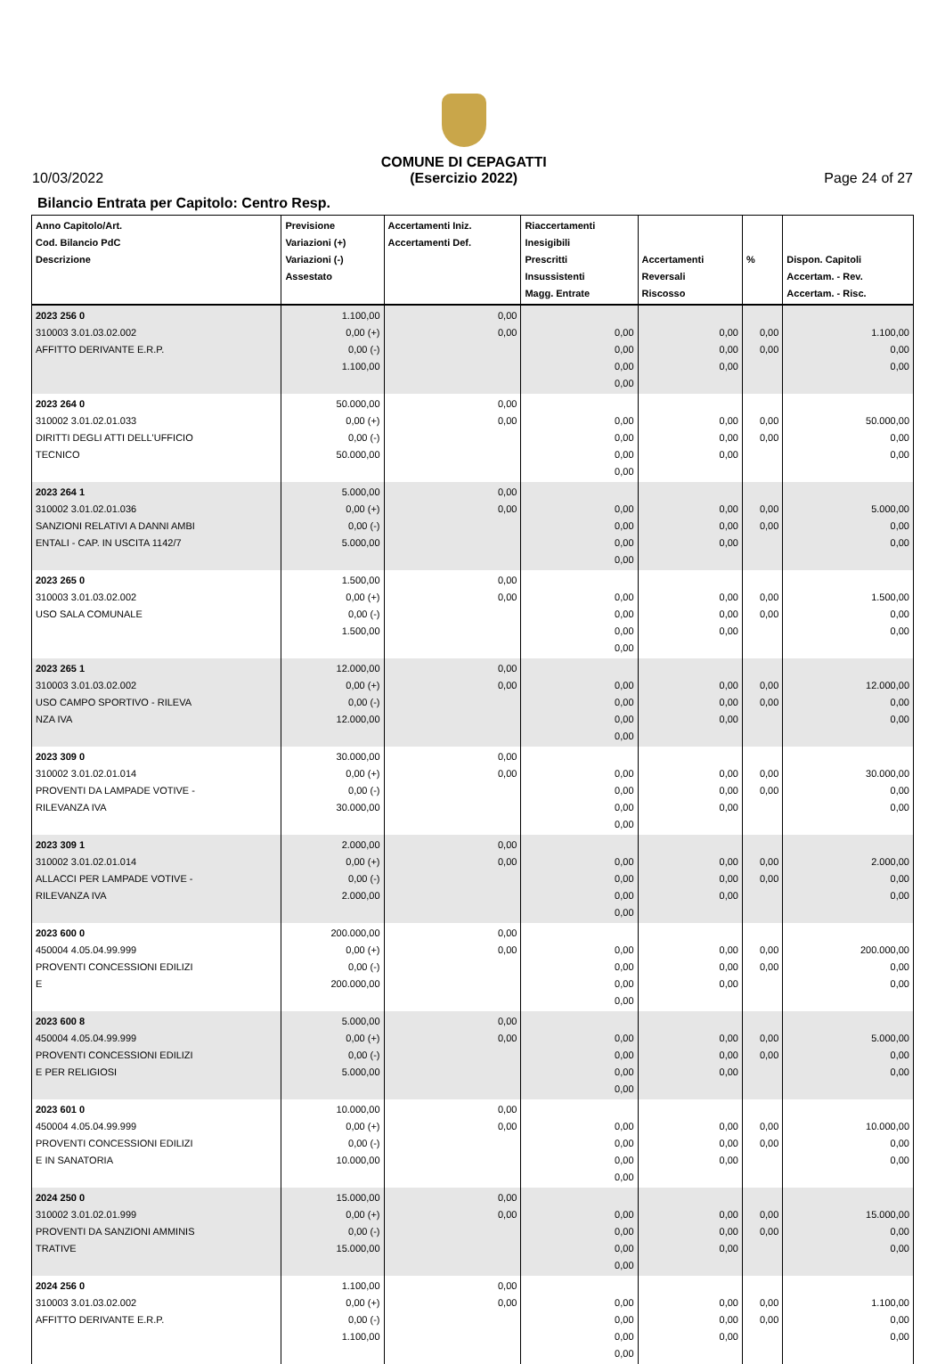10/03/2022
COMUNE DI CEPAGATTI
(Esercizio 2022)
Page 24 of 27
Bilancio Entrata per Capitolo: Centro Resp.
| Anno Capitolo/Art. Cod. Bilancio PdC Descrizione | Previsione Variazioni (+) Variazioni (-) Assestato | Accertamenti Iniz. Accertamenti Def. | Riaccertamenti Inesigibili Prescritti Insussistenti Magg. Entrate | Accertamenti Reversali Riscosso | % | Dispon. Capitoli Accertam. - Rev. Accertam. - Risc. |
| --- | --- | --- | --- | --- | --- | --- |
| 2023 256 0 310003 3.01.03.02.002 AFFITTO DERIVANTE E.R.P. | 1.100,00 0,00 (+) 0,00 (-) 1.100,00 | 0,00 0,00 | 0,00 0,00 0,00 0,00 | 0,00 0,00 0,00 | 0,00 0,00 | 1.100,00 0,00 0,00 |
| 2023 264 0 310002 3.01.02.01.033 DIRITTI DEGLI ATTI DELL'UFFICIO TECNICO | 50.000,00 0,00 (+) 0,00 (-) 50.000,00 | 0,00 0,00 | 0,00 0,00 0,00 0,00 | 0,00 0,00 0,00 | 0,00 0,00 | 50.000,00 0,00 0,00 |
| 2023 264 1 310002 3.01.02.01.036 SANZIONI RELATIVI A DANNI AMBI ENTALI - CAP. IN USCITA 1142/7 | 5.000,00 0,00 (+) 0,00 (-) 5.000,00 | 0,00 0,00 | 0,00 0,00 0,00 0,00 | 0,00 0,00 0,00 | 0,00 0,00 | 5.000,00 0,00 0,00 |
| 2023 265 0 310003 3.01.03.02.002 USO SALA COMUNALE | 1.500,00 0,00 (+) 0,00 (-) 1.500,00 | 0,00 0,00 | 0,00 0,00 0,00 0,00 | 0,00 0,00 0,00 | 0,00 0,00 | 1.500,00 0,00 0,00 |
| 2023 265 1 310003 3.01.03.02.002 USO CAMPO SPORTIVO - RILEVA NZA IVA | 12.000,00 0,00 (+) 0,00 (-) 12.000,00 | 0,00 0,00 | 0,00 0,00 0,00 0,00 | 0,00 0,00 0,00 | 0,00 0,00 | 12.000,00 0,00 0,00 |
| 2023 309 0 310002 3.01.02.01.014 PROVENTI DA LAMPADE VOTIVE - RILEVANZA IVA | 30.000,00 0,00 (+) 0,00 (-) 30.000,00 | 0,00 0,00 | 0,00 0,00 0,00 0,00 | 0,00 0,00 0,00 | 0,00 0,00 | 30.000,00 0,00 0,00 |
| 2023 309 1 310002 3.01.02.01.014 ALLACCI PER LAMPADE VOTIVE - RILEVANZA IVA | 2.000,00 0,00 (+) 0,00 (-) 2.000,00 | 0,00 0,00 | 0,00 0,00 0,00 0,00 | 0,00 0,00 0,00 | 0,00 0,00 | 2.000,00 0,00 0,00 |
| 2023 600 0 450004 4.05.04.99.999 PROVENTI CONCESSIONI EDILIZI E | 200.000,00 0,00 (+) 0,00 (-) 200.000,00 | 0,00 0,00 | 0,00 0,00 0,00 0,00 | 0,00 0,00 0,00 | 0,00 0,00 | 200.000,00 0,00 0,00 |
| 2023 600 8 450004 4.05.04.99.999 PROVENTI CONCESSIONI EDILIZI E PER RELIGIOSI | 5.000,00 0,00 (+) 0,00 (-) 5.000,00 | 0,00 0,00 | 0,00 0,00 0,00 0,00 | 0,00 0,00 0,00 | 0,00 0,00 | 5.000,00 0,00 0,00 |
| 2023 601 0 450004 4.05.04.99.999 PROVENTI CONCESSIONI EDILIZI E IN SANATORIA | 10.000,00 0,00 (+) 0,00 (-) 10.000,00 | 0,00 0,00 | 0,00 0,00 0,00 0,00 | 0,00 0,00 0,00 | 0,00 0,00 | 10.000,00 0,00 0,00 |
| 2024 250 0 310002 3.01.02.01.999 PROVENTI DA SANZIONI AMMINIS TRATIVE | 15.000,00 0,00 (+) 0,00 (-) 15.000,00 | 0,00 0,00 | 0,00 0,00 0,00 0,00 | 0,00 0,00 0,00 | 0,00 0,00 | 15.000,00 0,00 0,00 |
| 2024 256 0 310003 3.01.03.02.002 AFFITTO DERIVANTE E.R.P. | 1.100,00 0,00 (+) 0,00 (-) 1.100,00 | 0,00 0,00 | 0,00 0,00 0,00 0,00 | 0,00 0,00 0,00 | 0,00 0,00 | 1.100,00 0,00 0,00 |